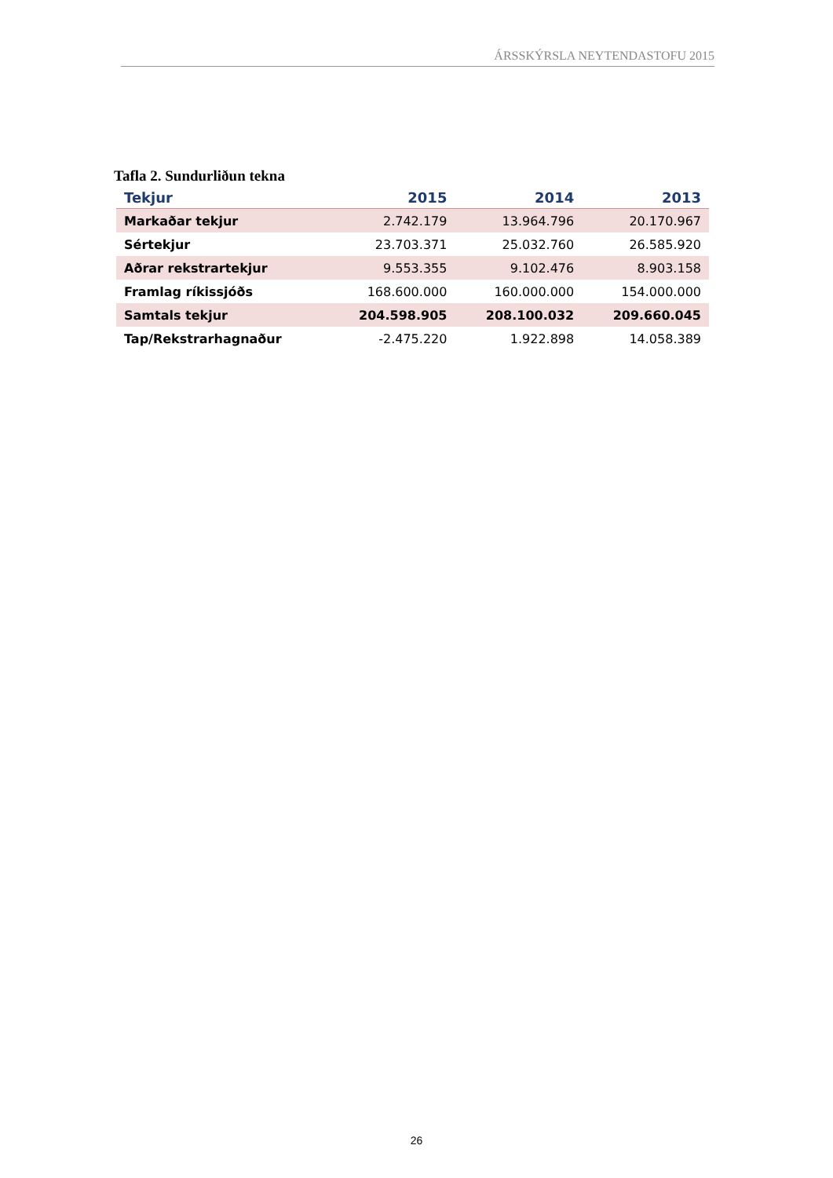ÁRSSKÝRSLA NEYTENDASTOFU 2015
Tafla 2. Sundurliðun tekna
| Tekjur | 2015 | 2014 | 2013 |
| --- | --- | --- | --- |
| Markaðar tekjur | 2.742.179 | 13.964.796 | 20.170.967 |
| Sértekjur | 23.703.371 | 25.032.760 | 26.585.920 |
| Aðrar rekstrartekjur | 9.553.355 | 9.102.476 | 8.903.158 |
| Framlag ríkissjóðs | 168.600.000 | 160.000.000 | 154.000.000 |
| Samtals tekjur | 204.598.905 | 208.100.032 | 209.660.045 |
| Tap/Rekstrarhagnaður | -2.475.220 | 1.922.898 | 14.058.389 |
26